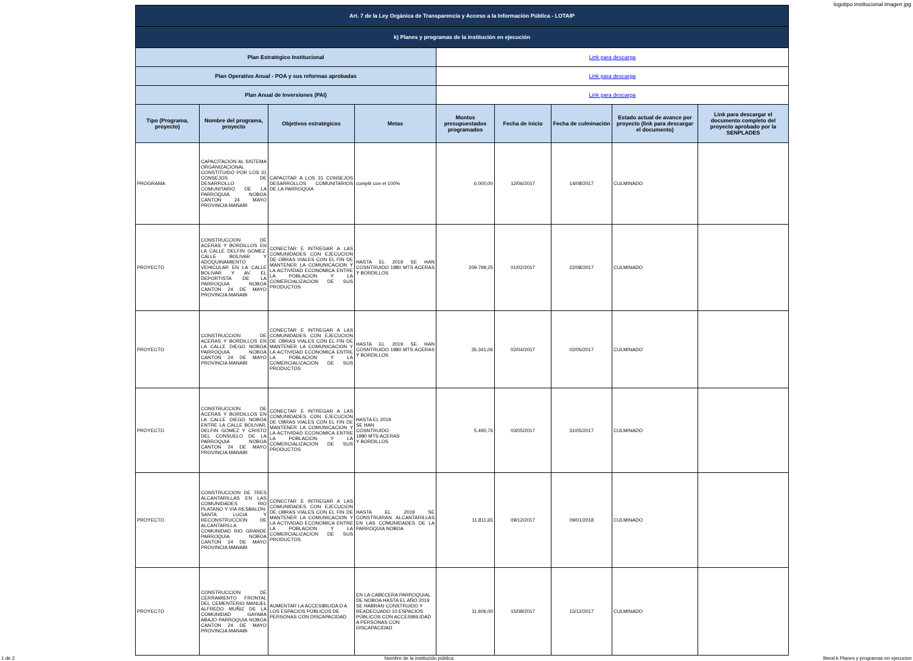logotipo institucional imagen jpg
| Art. 7 de la Ley Orgánica de Transparencia y Acceso a la Información Pública - LOTAIP | | | | | | | | |
| k) Planes y programas de la institución en ejecución | | | | | | | | |
| Plan Estratégico Institucional | | | | Link para descarga | | | | |
| Plan Operativo Anual - POA y sus reformas aprobadas | | | | Link para descarga | | | | |
| Plan Anual de Inversiones (PAI) | | | | Link para descarga | | | | |
| Tipo (Programa, proyecto) | Nombre del programa, proyecto | Objetivos estratégicos | Metas | Montos presupuestados programados | Fecha de inicio | Fecha de culminación | Estado actual de avance por proyecto (link para descargar el documento) | Link para descargar el documento completo del proyecto aprobado por la SENPLADES |
| PROGRAMA | CAPACITACION AL SISTEMA ORGANIZACIONAL CONSTITUIDO POR LOS 31 CONSEJOS DE DESARROLLO COMUNITARIO DE LA PARROQUIA NOBOA CANTON 24 MAYO PROVINCIA MANABI | CAPACITAR A LOS 31 CONSEJOS DESARROLLOS COMUNITARIOS DE LA PARROQUIA | cumplir con el 100% | 6.000,00 | 12/06/2017 | 14/08/2017 | CULMINADO | |
| PROYECTO | CONSTRUCCION DE ACERAS Y BORDILLOS EN LA CALLE DELFIN GOMEZ, CALLE BOLIVAR Y ADOQUINAMIENTO VEHICULAR EN LA CALLE BOLIVAR Y AV. EL DEPORTISTA DE LA PARROQUIA NOBOA CANTON 24 DE MAYO PROVINCIA MANABI | CONECTAR E INTREGAR A LAS COMUNIDADES CON EJECUCION DE OBRAS VIALES CON EL FIN DE MANTENER LA COMUNICACION Y LA ACTIVIDAD ECONOMICA ENTRE LA POBLACION Y LA COMERCIALIZACION DE SUS PRODUCTOS | HASTA EL 2019 SE HAN COSNTRUIDO 1980 MTS ACERAS Y BORDILLOS | 209.799,25 | 01/02/2017 | 22/08/2017 | CULMINADO | |
| PROYECTO | CONSTRUCCION DE ACERAS Y BORDILLOS EN LA CALLE DIEGO NOBOA PARROQUIA NOBOA CANTON 24 DE MAYO PROVINCIA MANABI | CONECTAR E INTREGAR A LAS COMUNIDADES CON EJECUCION DE OBRAS VIALES CON EL FIN DE MANTENER LA COMUNICACION Y LA ACTIVIDAD ECONOMICA ENTRE LA POBLACION Y LA COMERCIALIZACION DE SUS PRODUCTOS | HASTA EL 2019 SE HAN COSNTRUIDO 1980 MTS ACERAS Y BORDILLOS | 35.341,06 | 02/04/2017 | 02/05/2017 | CULMINADO | |
| PROYECTO | CONSTRUCCION DE ACERAS Y BORDILLOS EN LA CALLE DIEGO NOBOA ENTRE LA CALLE BOLIVAR, DELFIN GOMEZ Y CRISTO DEL CONSUELO DE LA PARROQUIA NOBOA CANTON 24 DE MAYO PROVINCIA MANABI | CONECTAR E INTREGAR A LAS COMUNIDADES CON EJECUCION DE OBRAS VIALES CON EL FIN DE MANTENER LA COMUNICACION Y LA ACTIVIDAD ECONOMICA ENTRE LA POBLACION Y LA COMERCIALIZACION DE SUS PRODUCTOS | HASTA EL 2019 SE HAN COSNTRUIDO 1980 MTS ACERAS Y BORDILLOS | 5.490,76 | 03/05/2017 | 31/05/2017 | CULMINADO | |
| PROYECTO | CONSTRUCCION DE TRES ALCANTARILLAS EN LAS COMUNIDADES RIO PLATANO Y VIA RESBALON-SANTA LUCIA Y RECONSTRUCCION DE ALCANTARILLA COMUNIDAD RIO GRANDE PARROQUIA NOBOA CANTON 24 DE MAYO PROVINCIA MANABI | CONECTAR E INTREGAR A LAS COMUNIDADES CON EJECUCION DE OBRAS VIALES CON EL FIN DE MANTENER LA COMUNICACION Y LA ACTIVIDAD ECONOMICA ENTRE LA POBLACION Y LA COMERCIALIZACION DE SUS PRODUCTOS | HASTA EL 2019 SE CONSTRUIRAN ALCANTARILLAS EN LAS COMUNIDADES DE LA PARROQUIA NOBOA | 11.811,65 | 09/12/2017 | 09/01/2018 | CULMINADO | |
| PROYECTO | CONSTRUCCION DE CERRAMIENTO FRONTAL DEL CEMENTERIO MANUEL ALFREDO MUÑIZ DE LA COMUNIDAD GAYABA ABAJO PARROQUIA NOBOA CANTON 24 DE MAYO PROVINCIA MANABI | AUMENTAR LA ACCESIBILIDA D A LOS ESPACIOS PÚBLICOS DE PERSONAS CON DISCAPACIDAD | EN LA CABECERA PARROQUIAL DE NOBOA HASTA EL AÑO 2019 SE HABRAN CONSTRUIDO Y READECUADO 10 ESPACIOS PÚBLICOS CON ACCESIBILIDAD A PERSONAS CON DISCAPACIDAD | 11.606,00 | 15/08/2017 | 15/12/2017 | CULMINADO | |
1 de 2 Nombre de la institución pública literal k Planes y programas en ejecucion